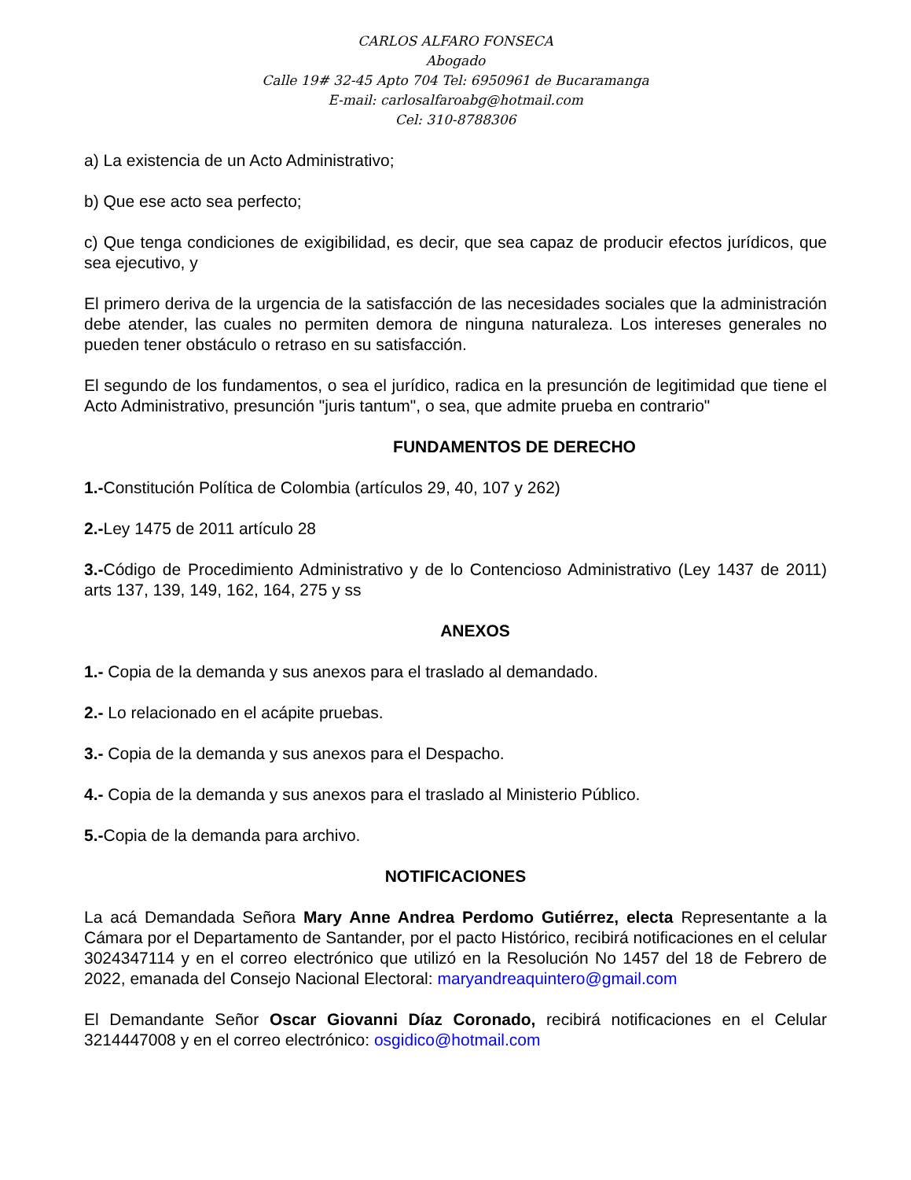CARLOS ALFARO FONSECA
Abogado
Calle 19# 32-45 Apto 704 Tel: 6950961 de Bucaramanga
E-mail: carlosalfaroabg@hotmail.com
Cel: 310-8788306
a) La existencia de un Acto Administrativo;
b) Que ese acto sea perfecto;
c) Que tenga condiciones de exigibilidad, es decir, que sea capaz de producir efectos jurídicos, que sea ejecutivo, y
El primero deriva de la urgencia de la satisfacción de las necesidades sociales que la administración debe atender, las cuales no permiten demora de ninguna naturaleza. Los intereses generales no pueden tener obstáculo o retraso en su satisfacción.
El segundo de los fundamentos, o sea el jurídico, radica en la presunción de legitimidad que tiene el Acto Administrativo, presunción "juris tantum", o sea, que admite prueba en contrario"
FUNDAMENTOS DE DERECHO
1.-Constitución Política de Colombia (artículos 29, 40, 107 y 262)
2.-Ley 1475 de 2011 artículo 28
3.-Código de Procedimiento Administrativo y de lo Contencioso Administrativo (Ley 1437 de 2011) arts 137, 139, 149, 162, 164, 275 y ss
ANEXOS
1.- Copia de la demanda y sus anexos para el traslado al demandado.
2.- Lo relacionado en el acápite pruebas.
3.- Copia de la demanda y sus anexos para el Despacho.
4.- Copia de la demanda y sus anexos para el traslado al Ministerio Público.
5.-Copia de la demanda para archivo.
NOTIFICACIONES
La acá Demandada Señora Mary Anne Andrea Perdomo Gutiérrez, electa Representante a la Cámara por el Departamento de Santander, por el pacto Histórico, recibirá notificaciones en el celular 3024347114 y en el correo electrónico que utilizó en la Resolución No 1457 del 18 de Febrero de 2022, emanada del Consejo Nacional Electoral: maryandreaquintero@gmail.com
El Demandante Señor Oscar Giovanni Díaz Coronado, recibirá notificaciones en el Celular 3214447008 y en el correo electrónico: osgidico@hotmail.com